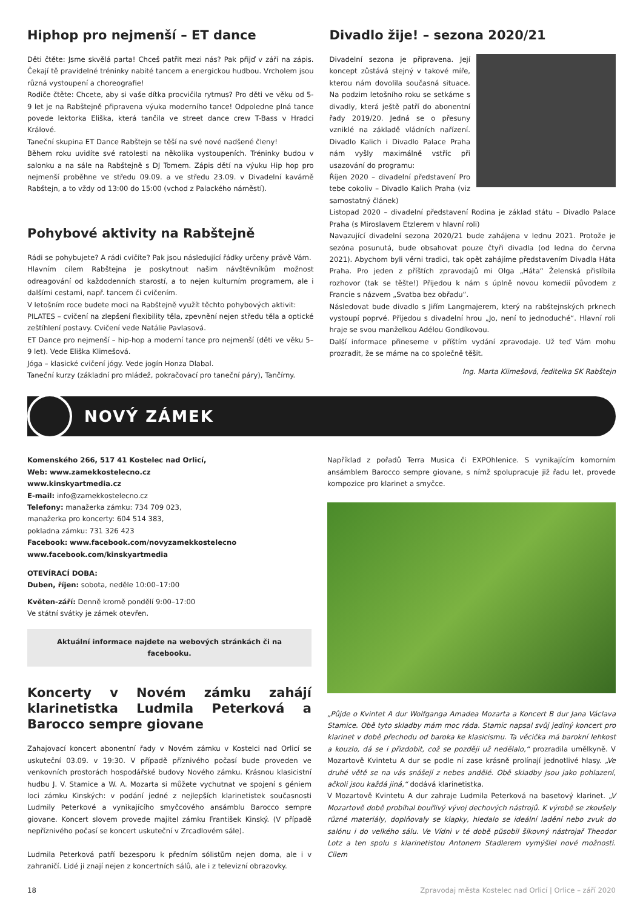Hiphop pro nejmenší – ET dance
Děti čtěte: Jsme skvělá parta! Chceš patřit mezi nás? Pak přijď v září na zápis. Čekají tě pravidelné tréninky nabité tancem a energickou hudbou. Vrcholem jsou různá vystoupení a choreografie!
Rodiče čtěte: Chcete, aby si vaše dítka procvičila rytmus? Pro děti ve věku od 5-9 let je na Rabštejně připravena výuka moderního tance! Odpoledne plná tance povede lektorka Eliška, která tančila ve street dance crew T-Bass v Hradci Králové.
Taneční skupina ET Dance Rabštejn se těší na své nové nadšené členy!
Během roku uvidíte své ratolesti na několika vystoupeních. Tréninky budou v salonku a na sále na Rabštejně s DJ Tomem. Zápis dětí na výuku Hip hop pro nejmenší proběhne ve středu 09.09. a ve středu 23.09. v Divadelní kavárně Rabštejn, a to vždy od 13:00 do 15:00 (vchod z Palackého náměstí).
Pohybové aktivity na Rabštejně
Rádi se pohybujete? A rádi cvičíte? Pak jsou následující řádky určeny právě Vám.
Hlavním cílem Rabštejna je poskytnout našim návštěvníkům možnost odreagování od každodenních starostí, a to nejen kulturním programem, ale i dalšími cestami, např. tancem či cvičením.
V letošním roce budete moci na Rabštejně využít těchto pohybových aktivit:
PILATES – cvičení na zlepšení flexibility těla, zpevnění nejen středu těla a optické zeštíhlení postavy. Cvičení vede Natálie Pavlasová.
ET Dance pro nejmenší – hip-hop a moderní tance pro nejmenší (děti ve věku 5–9 let). Vede Eliška Klimešová.
Jóga – klasické cvičení jógy. Vede jogín Honza Dlabal.
Taneční kurzy (základní pro mládež, pokračovací pro taneční páry), Tančírny.
Divadlo žije! – sezona 2020/21
Divadelní sezona je připravena. Její koncept zůstává stejný v takové míře, kterou nám dovolila současná situace. Na podzim letošního roku se setkáme s divadly, která ještě patří do abonentní řady 2019/20. Jedná se o přesuny vzniklé na základě vládních nařízení. Divadlo Kalich i Divadlo Palace Praha nám vyšly maximálně vstříc při usazování do programu:
Říjen 2020 – divadelní představení Pro tebe cokoliv – Divadlo Kalich Praha (viz samostatný článek)
Listopad 2020 – divadelní představení Rodina je základ státu – Divadlo Palace Praha (s Miroslavem Etzlerem v hlavní roli)
Navazující divadelní sezona 2020/21 bude zahájena v lednu 2021. Protože je sezóna posunutá, bude obsahovat pouze čtyři divadla (od ledna do června 2021). Abychom byli věrni tradici, tak opět zahájíme představením Divadla Háta Praha. Pro jeden z příštích zpravodajů mi Olga „Háta“ Želenská přislíbila rozhovor (tak se těšte!) Přijedou k nám s úplně novou komedií původem z Francie s názvem „Svatba bez obřadu“.
Následovat bude divadlo s Jiřím Langmajerem, který na rabštejnských prknech vystoupí poprvé. Přijedou s divadelní hrou „Jo, není to jednoduché“. Hlavní roli hraje se svou manželkou Adélou Gondíkovou.
Další informace přineseme v příštím vydání zpravodaje. Už teď Vám mohu prozradit, že se máme na co společně těšit.
Ing. Marta Klimešová, ředitelka SK Rabštejn
NOVÝ ZÁMEK
Komenského 266, 517 41 Kostelec nad Orlicí,
Web: www.zamekkostelecno.cz
www.kinskyartmedia.cz
E-mail: info@zamekkostelecno.cz
Telefony: manažerka zámku: 734 709 023,
manažerka pro koncerty: 604 514 383,
pokladna zámku: 731 326 423
Facebook: www.facebook.com/novyzamekkostelecno
www.facebook.com/kinskyartmedia
OTEVÍRACÍ DOBA:
Duben, říjen: sobota, neděle 10:00–17:00
Květen-září: Denně kromě pondělí 9:00–17:00
Ve státní svátky je zámek otevřen.
Aktuální informace najdete na webových stránkách či na facebooku.
Koncerty v Novém zámku zahájí klarinetistka Ludmila Peterková a Barocco sempre giovane
Zahajovací koncert abonentní řady v Novém zámku v Kostelci nad Orlicí se uskuteční 03.09. v 19:30. V případě příznivého počasí bude proveden ve venkovních prostorách hospodářské budovy Nového zámku. Krásnou klasicistní hudbu J. V. Stamice a W. A. Mozarta si můžete vychutnat ve spojení s géniem loci zámku Kinských: v podání jedné z nejlepších klarinetistek současnosti Ludmily Peterkové a vynikajícího smyčcového ansámblu Barocco sempre giovane. Koncert slovem provede majitel zámku František Kinský. (V případě nepříznivého počasí se koncert uskuteční v Zrcadlovém sále).
Ludmila Peterková patří bezesporu k předním sólistům nejen doma, ale i v zahraničí. Lidé ji znají nejen z koncertních sálů, ale i z televizní obrazovky.
Například z pořadů Terra Musica či EXPOhlenice. S vynikajícím komorním ansámblem Barocco sempre giovane, s nímž spolupracuje již řadu let, provede kompozice pro klarinet a smyčce.
„Půjde o Kvintet A dur Wolfganga Amadea Mozarta a Koncert B dur Jana Václava Stamice. Obě tyto skladby mám moc ráda. Stamic napsal svůj jediný koncert pro klarinet v době přechodu od baroka ke klasicismu. Ta věcička má barokní lehkost a kouzlo, dá se i přizdobit, což se později už nedělalo,“ prozradila umělkyně. V Mozartově Kvintetu A dur se podle ní zase krásně prolínají jednotlivé hlasy. „Ve druhé větě se na vás snášejí z nebes andělé. Obě skladby jsou jako pohlazení, ačkoli jsou každá jiná,“ dodává klarinetistka.
V Mozartově Kvintetu A dur zahraje Ludmila Peterková na basetový klarinet. „V Mozartově době probíhal bouřlivý vývoj dechových nástrojů. K výrobě se zkoušely různé materiály, doplňovaly se klapky, hledalo se ideální ladění nebo zvuk do salónu i do velkého sálu. Ve Vídni v té době působil šikovný nástrojař Theodor Lotz a ten spolu s klarinetistou Antonem Stadlerem vymýšlel nové možnosti. Cílem
18 Zpravodaj města Kostelec nad Orlicí | Orlice – září 2020